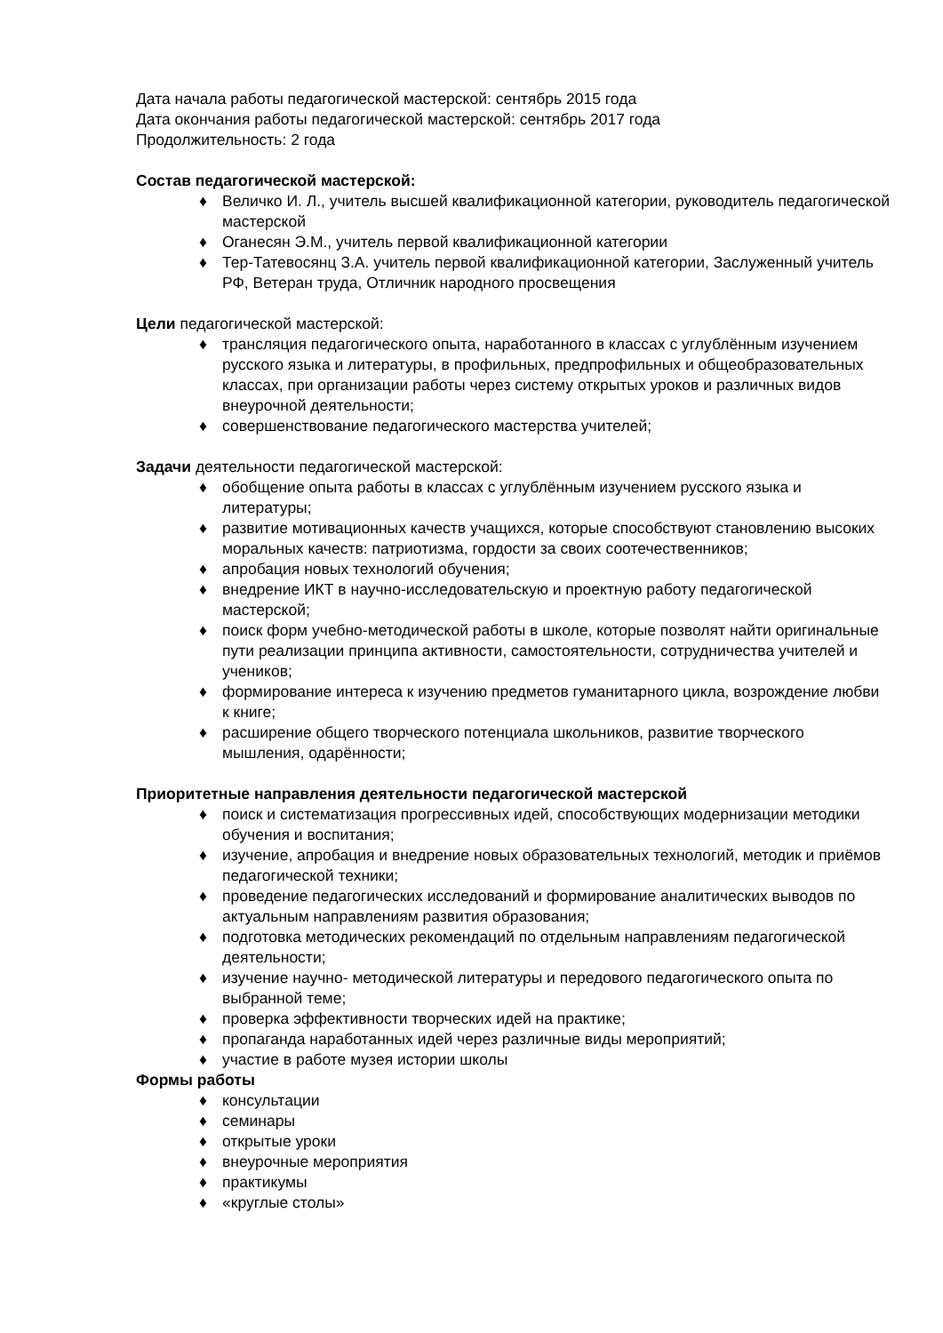Дата начала работы педагогической мастерской: сентябрь 2015 года
Дата окончания работы педагогической мастерской: сентябрь 2017 года
Продолжительность: 2 года
Состав педагогической мастерской:
♦ Величко И. Л., учитель высшей квалификационной категории, руководитель педагогической мастерской
♦ Оганесян Э.М., учитель первой квалификационной категории
♦ Тер-Татевосянц З.А. учитель первой квалификационной категории, Заслуженный учитель РФ, Ветеран труда, Отличник народного просвещения
Цели педагогической мастерской:
♦ трансляция педагогического опыта, наработанного в классах с углублённым изучением русского языка и литературы, в профильных, предпрофильных и общеобразовательных классах, при организации работы через систему открытых уроков и различных видов внеурочной деятельности;
♦ совершенствование педагогического мастерства учителей;
Задачи деятельности педагогической мастерской:
♦ обобщение опыта работы в классах с углублённым изучением русского языка и литературы;
♦ развитие мотивационных качеств учащихся, которые способствуют становлению высоких моральных качеств: патриотизма, гордости за своих соотечественников;
♦ апробация новых технологий обучения;
♦ внедрение ИКТ в научно-исследовательскую и проектную работу педагогической мастерской;
♦ поиск форм учебно-методической работы в школе, которые позволят найти оригинальные пути реализации принципа активности, самостоятельности, сотрудничества учителей и учеников;
♦ формирование интереса к изучению предметов гуманитарного цикла, возрождение любви к книге;
♦ расширение общего творческого потенциала школьников, развитие творческого мышления, одарённости;
Приоритетные направления деятельности педагогической мастерской
♦ поиск и систематизация прогрессивных идей, способствующих модернизации методики обучения и воспитания;
♦ изучение, апробация и внедрение новых образовательных технологий, методик и приёмов педагогической техники;
♦ проведение педагогических исследований и формирование аналитических выводов по актуальным направлениям развития образования;
♦ подготовка методических рекомендаций по отдельным направлениям педагогической деятельности;
♦ изучение научно- методической литературы и передового педагогического опыта по выбранной теме;
♦ проверка эффективности творческих идей на практике;
♦ пропаганда наработанных идей через различные виды мероприятий;
♦ участие в работе музея истории школы
Формы работы
♦ консультации
♦ семинары
♦ открытые уроки
♦ внеурочные мероприятия
♦ практикумы
♦ «круглые столы»